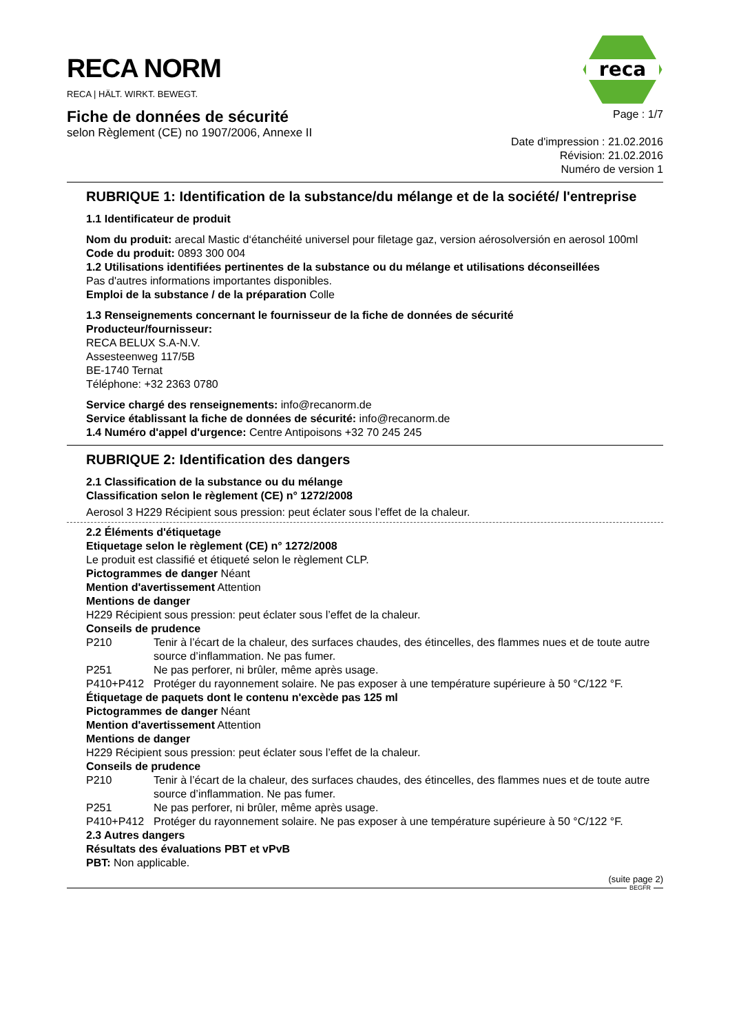RECA NORM
RECA | HÄLT. WIRKT. BEWEGT.
reca
Fiche de données de sécurité
selon Règlement (CE) no 1907/2006, Annexe II
Page : 1/7
Date d'impression : 21.02.2016
Révision: 21.02.2016
Numéro de version 1
RUBRIQUE 1: Identification de la substance/du mélange et de la société/ l'entreprise
1.1 Identificateur de produit
Nom du produit: arecal Mastic d‘étanchéité universel pour filetage gaz, version aérosolversión en aerosol 100ml
Code du produit: 0893 300 004
1.2 Utilisations identifiées pertinentes de la substance ou du mélange et utilisations déconseillées
Pas d'autres informations importantes disponibles.
Emploi de la substance / de la préparation Colle
1.3 Renseignements concernant le fournisseur de la fiche de données de sécurité
Producteur/fournisseur:
RECA BELUX S.A-N.V.
Assesteenweg 117/5B
BE-1740 Ternat
Téléphone: +32 2363 0780
Service chargé des renseignements: info@recanorm.de
Service établissant la fiche de données de sécurité: info@recanorm.de
1.4 Numéro d'appel d'urgence: Centre Antipoisons +32 70 245 245
RUBRIQUE 2: Identification des dangers
2.1 Classification de la substance ou du mélange
Classification selon le règlement (CE) n° 1272/2008
Aerosol 3 H229 Récipient sous pression: peut éclater sous l’effet de la chaleur.
2.2 Éléments d'étiquetage
Etiquetage selon le règlement (CE) n° 1272/2008
Le produit est classifié et étiqueté selon le règlement CLP.
Pictogrammes de danger Néant
Mention d'avertissement Attention
Mentions de danger
H229 Récipient sous pression: peut éclater sous l’effet de la chaleur.
Conseils de prudence
P210 Tenir à l’écart de la chaleur, des surfaces chaudes, des étincelles, des flammes nues et de toute autre source d’inflammation. Ne pas fumer.
P251 Ne pas perforer, ni brûler, même après usage.
P410+P412 Protéger du rayonnement solaire. Ne pas exposer à une température supérieure à 50 °C/122 °F.
Étiquetage de paquets dont le contenu n'excède pas 125 ml
Pictogrammes de danger Néant
Mention d'avertissement Attention
Mentions de danger
H229 Récipient sous pression: peut éclater sous l’effet de la chaleur.
Conseils de prudence
P210 Tenir à l’écart de la chaleur, des surfaces chaudes, des étincelles, des flammes nues et de toute autre source d’inflammation. Ne pas fumer.
P251 Ne pas perforer, ni brûler, même après usage.
P410+P412 Protéger du rayonnement solaire. Ne pas exposer à une température supérieure à 50 °C/122 °F.
2.3 Autres dangers
Résultats des évaluations PBT et vPvB
PBT: Non applicable.
(suite page 2)
BEGFR